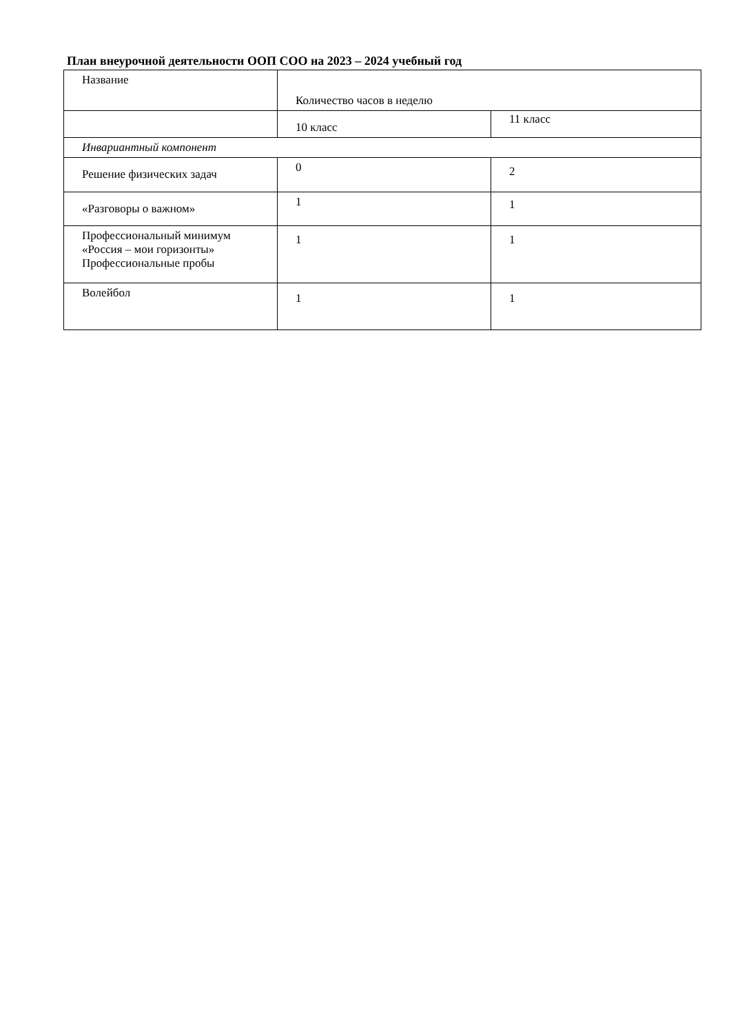План внеурочной деятельности ООП СОО на 2023 – 2024 учебный год
| Название | Количество часов в неделю | |
| | 10 класс | 11 класс |
| Инвариантный компонент | | |
| Решение физических задач | 0 | 2 |
| «Разговоры о важном» | 1 | 1 |
| Профессиональный минимум «Россия – мои горизонты» Профессиональные пробы | 1 | 1 |
| Волейбол | 1 | 1 |